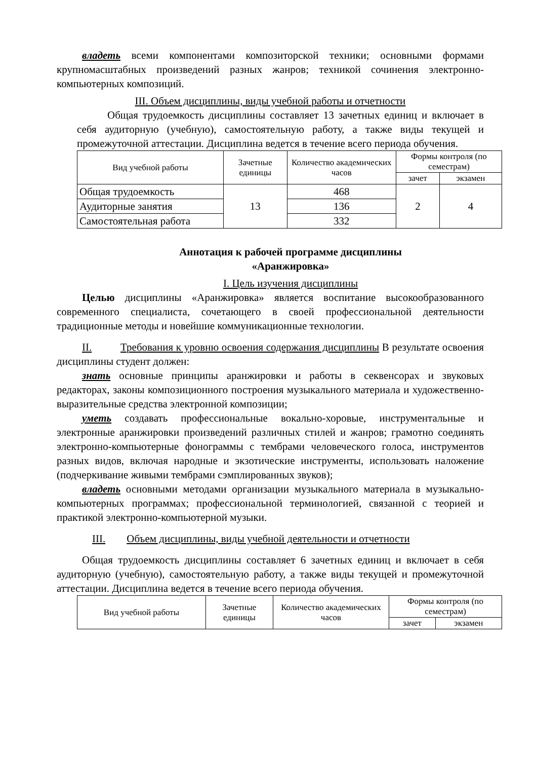владеть всеми компонентами композиторской техники; основными формами крупномасштабных произведений разных жанров; техникой сочинения электронно-компьютерных композиций.
III. Объем дисциплины, виды учебной работы и отчетности
Общая трудоемкость дисциплины составляет 13 зачетных единиц и включает в себя аудиторную (учебную), самостоятельную работу, а также виды текущей и промежуточной аттестации. Дисциплина ведется в течение всего периода обучения.
| Вид учебной работы | Зачетные единицы | Количество академических часов | Формы контроля (по семестрам) | |
| | | | зачет | экзамен |
| Общая трудоемкость | 13 | 468 | 2 | 4 |
| Аудиторные занятия | | 136 | | |
| Самостоятельная работа | | 332 | | |
Аннотация к рабочей программе дисциплины
«Аранжировка»
I. Цель изучения дисциплины
Целью дисциплины «Аранжировка» является воспитание высокообразованного современного специалиста, сочетающего в своей профессиональной деятельности традиционные методы и новейшие коммуникационные технологии.
II. Требования к уровню освоения содержания дисциплины В результате освоения дисциплины студент должен:
знать основные принципы аранжировки и работы в секвенсорах и звуковых редакторах, законы композиционного построения музыкального материала и художественно-выразительные средства электронной композиции;
уметь создавать профессиональные вокально-хоровые, инструментальные и электронные аранжировки произведений различных стилей и жанров; грамотно соединять электронно-компьютерные фонограммы с тембрами человеческого голоса, инструментов разных видов, включая народные и экзотические инструменты, использовать наложение (подчеркивание живыми тембрами сэмплированных звуков);
владеть основными методами организации музыкального материала в музыкально-компьютерных программах; профессиональной терминологией, связанной с теорией и практикой электронно-компьютерной музыки.
III. Объем дисциплины, виды учебной деятельности и отчетности
Общая трудоемкость дисциплины составляет 6 зачетных единиц и включает в себя аудиторную (учебную), самостоятельную работу, а также виды текущей и промежуточной аттестации. Дисциплина ведется в течение всего периода обучения.
| Вид учебной работы | Зачетные единицы | Количество академических часов | Формы контроля (по семестрам) | |
| | | | зачет | экзамен |